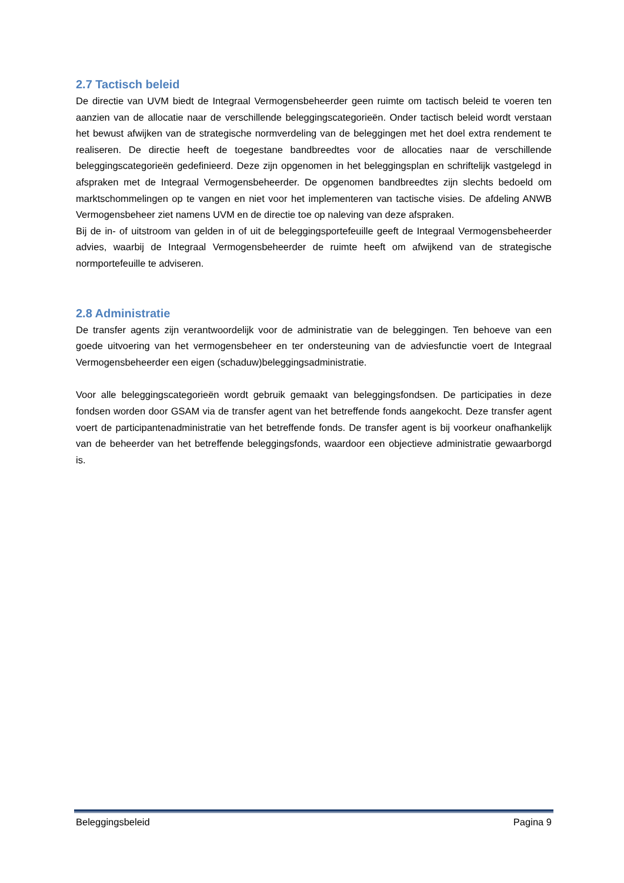2.7 Tactisch beleid
De directie van UVM biedt de Integraal Vermogensbeheerder geen ruimte om tactisch beleid te voeren ten aanzien van de allocatie naar de verschillende beleggingscategorieën. Onder tactisch beleid wordt verstaan het bewust afwijken van de strategische normverdeling van de beleggingen met het doel extra rendement te realiseren. De directie heeft de toegestane bandbreedtes voor de allocaties naar de verschillende beleggingscategorieën gedefinieerd. Deze zijn opgenomen in het beleggingsplan en schriftelijk vastgelegd in afspraken met de Integraal Vermogensbeheerder. De opgenomen bandbreedtes zijn slechts bedoeld om marktschommelingen op te vangen en niet voor het implementeren van tactische visies. De afdeling ANWB Vermogensbeheer ziet namens UVM en de directie toe op naleving van deze afspraken.
Bij de in- of uitstroom van gelden in of uit de beleggingsportefeuille geeft de Integraal Vermogensbeheerder advies, waarbij de Integraal Vermogensbeheerder de ruimte heeft om afwijkend van de strategische normportefeuille te adviseren.
2.8 Administratie
De transfer agents zijn verantwoordelijk voor de administratie van de beleggingen. Ten behoeve van een goede uitvoering van het vermogensbeheer en ter ondersteuning van de adviesfunctie voert de Integraal Vermogensbeheerder een eigen (schaduw)beleggingsadministratie.
Voor alle beleggingscategorieën wordt gebruik gemaakt van beleggingsfondsen. De participaties in deze fondsen worden door GSAM via de transfer agent van het betreffende fonds aangekocht. Deze transfer agent voert de participantenadministratie van het betreffende fonds. De transfer agent is bij voorkeur onafhankelijk van de beheerder van het betreffende beleggingsfonds, waardoor een objectieve administratie gewaarborgd is.
Beleggingsbeleid Pagina 9